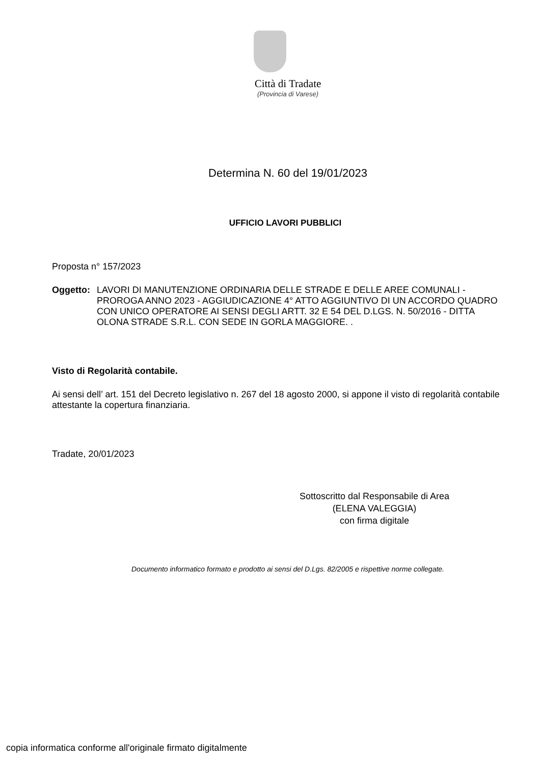Città di Tradate
(Provincia di Varese)
Determina N. 60 del 19/01/2023
UFFICIO LAVORI PUBBLICI
Proposta n° 157/2023
Oggetto: LAVORI DI MANUTENZIONE ORDINARIA DELLE STRADE E DELLE AREE COMUNALI - PROROGA ANNO 2023 - AGGIUDICAZIONE 4° ATTO AGGIUNTIVO DI UN ACCORDO QUADRO CON UNICO OPERATORE AI SENSI DEGLI ARTT. 32 E 54 DEL D.LGS. N. 50/2016 - DITTA OLONA STRADE S.R.L. CON SEDE IN GORLA MAGGIORE. .
Visto di Regolarità contabile.
Ai sensi dell’ art. 151 del Decreto legislativo n. 267 del 18 agosto 2000, si appone il visto di regolarità contabile attestante la copertura finanziaria.
Tradate, 20/01/2023
Sottoscritto dal Responsabile di Area
(ELENA VALEGGIA)
con firma digitale
Documento informatico formato e prodotto ai sensi del D.Lgs. 82/2005 e rispettive norme collegate.
copia informatica conforme all'originale firmato digitalmente